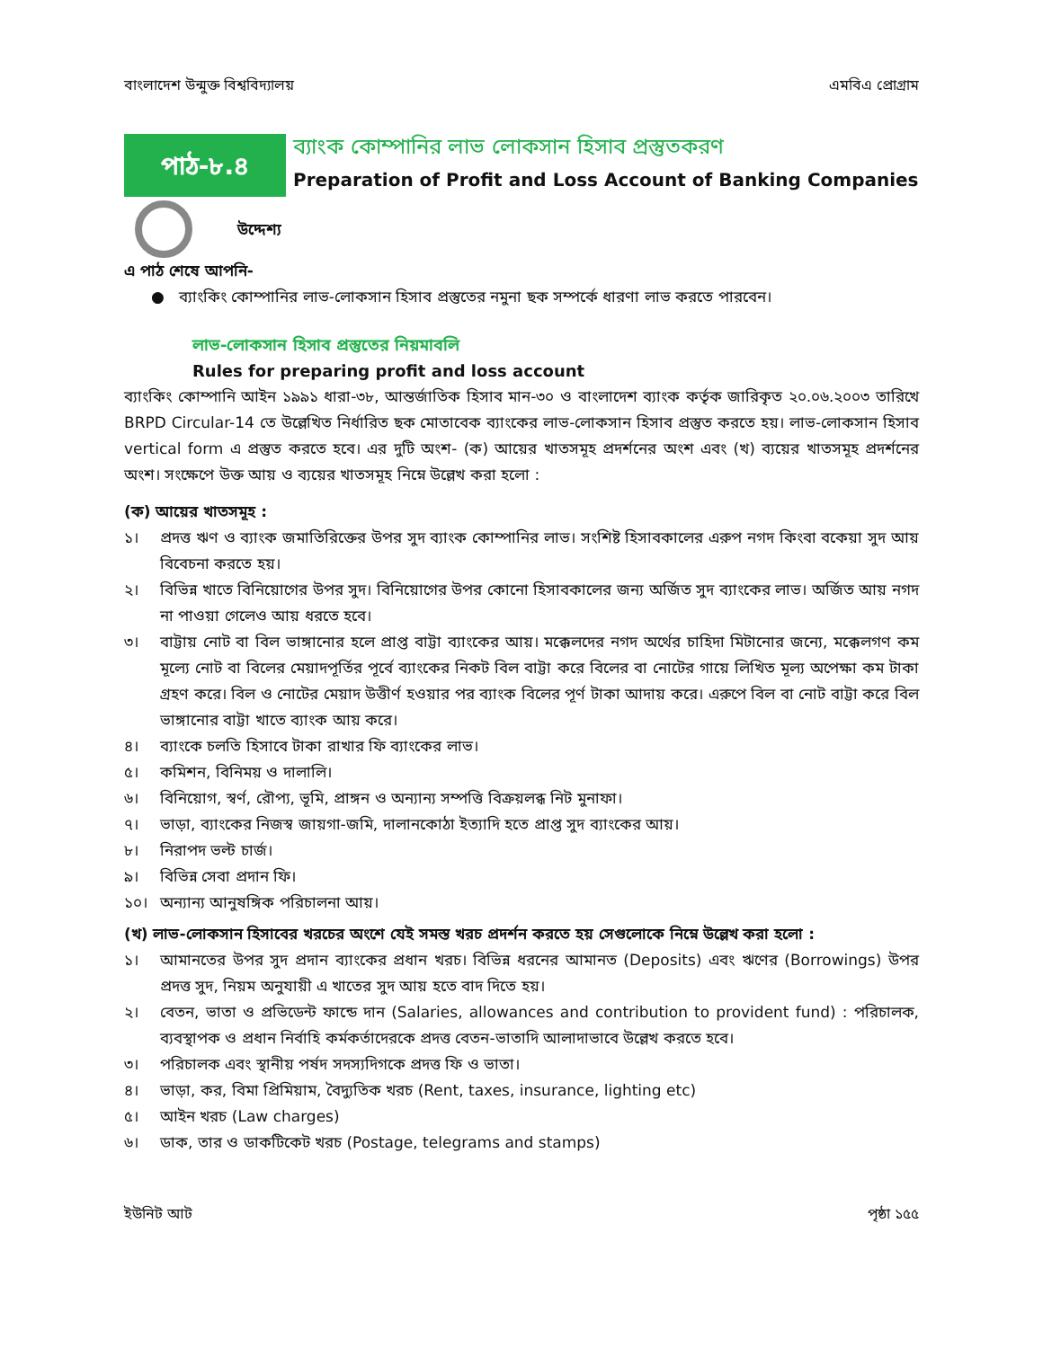বাংলাদেশ উন্মুক্ত বিশ্ববিদ্যালয় এমবিএ প্রোগ্রাম
পাঠ-৮.৪
ব্যাংক কোম্পানির লাভ লোকসান হিসাব প্রস্তুতকরণ
Preparation of Profit and Loss Account of Banking Companies
উদ্দেশ্য
এ পাঠ শেষে আপনি-
● ব্যাংকিং কোম্পানির লাভ-লোকসান হিসাব প্রস্তুতের নমুনা ছক সম্পর্কে ধারণা লাভ করতে পারবেন।
লাভ-লোকসান হিসাব প্রস্তুতের নিয়মাবলি
Rules for preparing profit and loss account
ব্যাংকিং কোম্পানি আইন ১৯৯১ ধারা-৩৮, আন্তর্জাতিক হিসাব মান-৩০ ও বাংলাদেশ ব্যাংক কর্তৃক জারিকৃত ২০.০৬.২০০৩ তারিখে BRPD Circular-14 তে উল্লেখিত নির্ধারিত ছক মোতাবেক ব্যাংকের লাভ-লোকসান হিসাব প্রস্তুত করতে হয়। লাভ-লোকসান হিসাব vertical form এ প্রস্তুত করতে হবে। এর দুটি অংশ- (ক) আয়ের খাতসমূহ প্রদর্শনের অংশ এবং (খ) ব্যয়ের খাতসমূহ প্রদর্শনের অংশ। সংক্ষেপে উক্ত আয় ও ব্যয়ের খাতসমূহ নিম্নে উল্লেখ করা হলো :
(ক) আয়ের খাতসমূহ :
১। প্রদত্ত ঋণ ও ব্যাংক জমাতিরিক্তের উপর সুদ ব্যাংক কোম্পানির লাভ। সংশিষ্ট হিসাবকালের এরুপ নগদ কিংবা বকেয়া সুদ আয় বিবেচনা করতে হয়।
২। বিভিন্ন খাতে বিনিয়োগের উপর সুদ। বিনিয়োগের উপর কোনো হিসাবকালের জন্য অর্জিত সুদ ব্যাংকের লাভ। অর্জিত আয় নগদ না পাওয়া গেলেও আয় ধরতে হবে।
৩। বাট্টায় নোট বা বিল ভাঙ্গানোর হলে প্রাপ্ত বাট্টা ব্যাংকের আয়। মক্কেলদের নগদ অর্থের চাহিদা মিটানোর জন্যে, মক্কেলগণ কম মূল্যে নোট বা বিলের মেয়াদপূর্তির পূর্বে ব্যাংকের নিকট বিল বাট্টা করে বিলের বা নোটের গায়ে লিখিত মূল্য অপেক্ষা কম টাকা গ্রহণ করে। বিল ও নোটের মেয়াদ উত্তীর্ণ হওয়ার পর ব্যাংক বিলের পূর্ণ টাকা আদায় করে। এরুপে বিল বা নোট বাট্টা করে বিল ভাঙ্গানোর বাট্টা খাতে ব্যাংক আয় করে।
৪। ব্যাংকে চলতি হিসাবে টাকা রাখার ফি ব্যাংকের লাভ।
৫। কমিশন, বিনিময় ও দালালি।
৬। বিনিয়োগ, স্বর্ণ, রৌপ্য, ভূমি, প্রাঙ্গন ও অন্যান্য সম্পত্তি বিক্রয়লব্ধ নিট মুনাফা।
৭। ভাড়া, ব্যাংকের নিজস্ব জায়গা-জমি, দালানকোঠা ইত্যাদি হতে প্রাপ্ত সুদ ব্যাংকের আয়।
৮। নিরাপদ ভল্ট চার্জ।
৯। বিভিন্ন সেবা প্রদান ফি।
১০। অন্যান্য আনুষঙ্গিক পরিচালনা আয়।
(খ) লাভ-লোকসান হিসাবের খরচের অংশে যেই সমস্ত খরচ প্রদর্শন করতে হয় সেগুলোকে নিম্নে উল্লেখ করা হলো :
১। আমানতের উপর সুদ প্রদান ব্যাংকের প্রধান খরচ। বিভিন্ন ধরনের আমানত (Deposits) এবং ঋণের (Borrowings) উপর প্রদত্ত সুদ, নিয়ম অনুযায়ী এ খাতের সুদ আয় হতে বাদ দিতে হয়।
২। বেতন, ভাতা ও প্রভিডেন্ট ফান্ডে দান (Salaries, allowances and contribution to provident fund) : পরিচালক, ব্যবস্থাপক ও প্রধান নির্বাহি কর্মকর্তাদেরকে প্রদত্ত বেতন-ভাতাদি আলাদাভাবে উল্লেখ করতে হবে।
৩। পরিচালক এবং স্থানীয় পর্ষদ সদস্যদিগকে প্রদত্ত ফি ও ভাতা।
৪। ভাড়া, কর, বিমা প্রিমিয়াম, বৈদ্যুতিক খরচ (Rent, taxes, insurance, lighting etc)
৫। আইন খরচ (Law charges)
৬। ডাক, তার ও ডাকটিকেট খরচ (Postage, telegrams and stamps)
ইউনিট আট পৃষ্ঠা ১৫৫